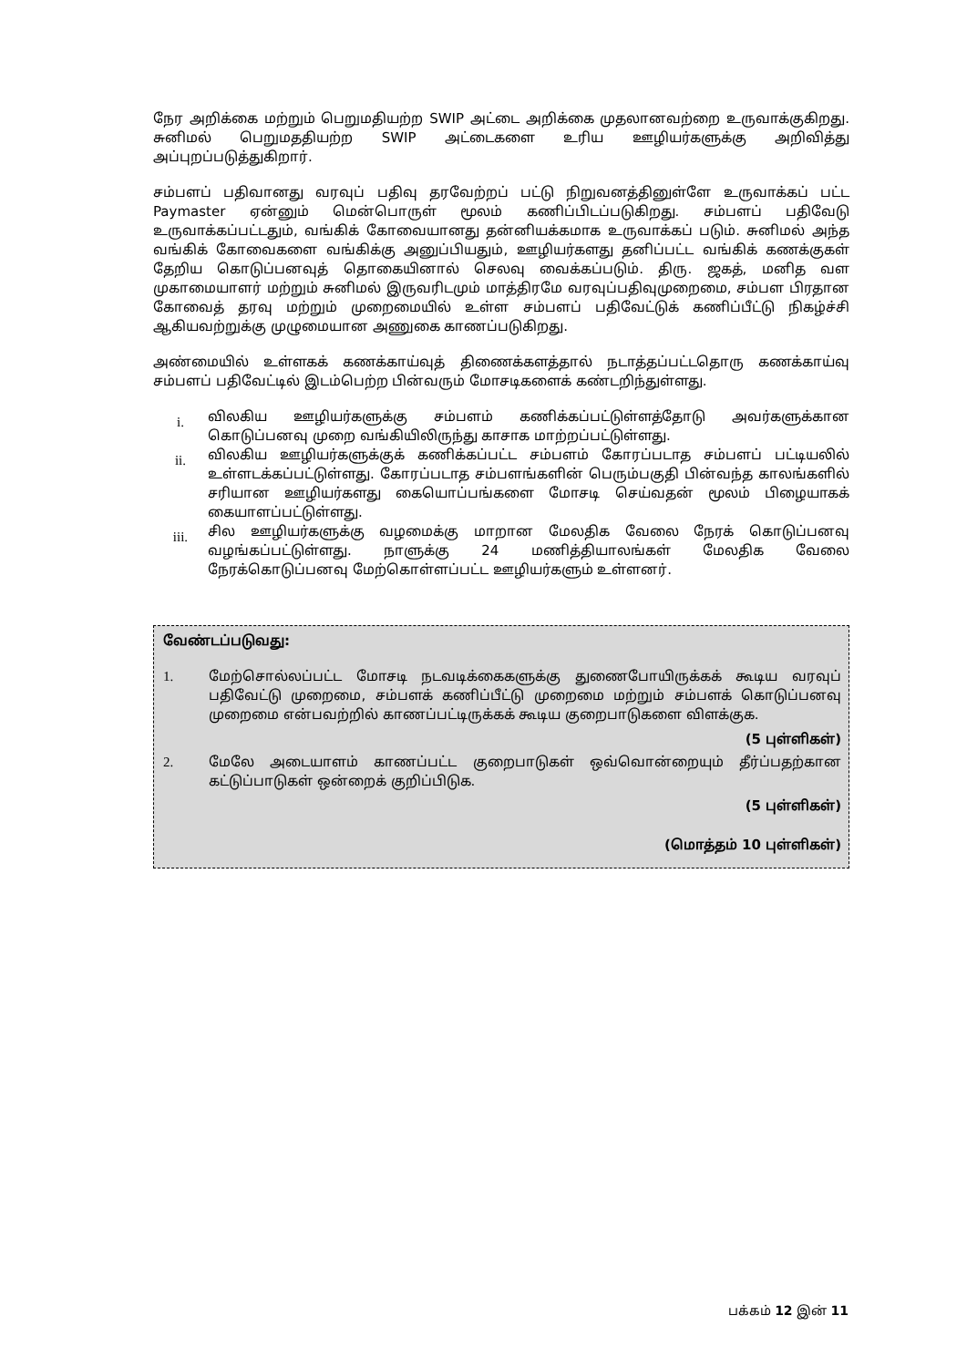நேர அறிக்கை மற்றும் பெறுமதியற்ற SWIP அட்டை அறிக்கை முதலானவற்றை உருவாக்குகிறது. சுனிமல் பெறுமததியற்ற SWIP அட்டைகளை உரிய ஊழியர்களுக்கு அறிவித்து அப்புறப்படுத்துகிறார்.
சம்பளப் பதிவானது வரவுப் பதிவு தரவேற்றப் பட்டு நிறுவனத்தினுள்ளே உருவாக்கப் பட்ட Paymaster ஏன்னும் மென்பொருள் மூலம் கணிப்பிடப்படுகிறது. சம்பளப் பதிவேடு உருவாக்கப்பட்டதும், வங்கிக் கோவையானது தன்னியக்கமாக உருவாக்கப் படும். சுனிமல் அந்த வங்கிக் கோவைகளை வங்கிக்கு அனுப்பியதும், ஊழியர்களது தனிப்பட்ட வங்கிக் கணக்குகள் தேறிய கொடுப்பனவுத் தொகையினால் செலவு வைக்கப்படும். திரு. ஜகத், மனித வள முகாமையாளர் மற்றும் சுனிமல் இருவரிடமும் மாத்திரமே வரவுப்பதிவுமுறைமை, சம்பள பிரதான கோவைத் தரவு மற்றும் முறைமையில் உள்ள சம்பளப் பதிவேட்டுக் கணிப்பீட்டு நிகழ்ச்சி ஆகியவற்றுக்கு முழுமையான அணுகை காணப்படுகிறது.
அண்மையில் உள்ளகக் கணக்காய்வுத் திணைக்களத்தால் நடாத்தப்பட்டதொரு கணக்காய்வு சம்பளப் பதிவேட்டில் இடம்பெற்ற பின்வரும் மோசடிகளைக் கண்டறிந்துள்ளது.
i.
விலகிய ஊழியர்களுக்கு சம்பளம் கணிக்கப்பட்டுள்ளத்தோடு அவர்களுக்கான கொடுப்பனவு முறை வங்கியிலிருந்து காசாக மாற்றப்பட்டுள்ளது.
ii.
விலகிய ஊழியர்களுக்குக் கணிக்கப்பட்ட சம்பளம் கோரப்படாத சம்பளப் பட்டியலில் உள்ளடக்கப்பட்டுள்ளது. கோரப்படாத சம்பளங்களின் பெரும்பகுதி பின்வந்த காலங்களில் சரியான ஊழியர்களது கையொப்பங்களை மோசடி செய்வதன் மூலம் பிழையாகக் கையாளப்பட்டுள்ளது.
iii.
சில ஊழியர்களுக்கு வழமைக்கு மாறான மேலதிக வேலை நேரக் கொடுப்பனவு வழங்கப்பட்டுள்ளது. நாளுக்கு 24 மணித்தியாலங்கள் மேலதிக வேலை நேரக்கொடுப்பனவு மேற்கொள்ளப்பட்ட ஊழியர்களும் உள்ளனர்.
வேண்டப்படுவது:
1. மேற்சொல்லப்பட்ட மோசடி நடவடிக்கைகளுக்கு துணைபோயிருக்கக் கூடிய வரவுப் பதிவேட்டு முறைமை, சம்பளக் கணிப்பீட்டு முறைமை மற்றும் சம்பளக் கொடுப்பனவு முறைமை என்பவற்றில் காணப்பட்டிருக்கக் கூடிய குறைபாடுகளை விளக்குக.
(5 புள்ளிகள்)
2. மேலே அடையாளம் காணப்பட்ட குறைபாடுகள் ஒவ்வொன்றையும் தீர்ப்பதற்கான கட்டுப்பாடுகள் ஒன்றைக் குறிப்பிடுக.
(5 புள்ளிகள்)
(மொத்தம் 10 புள்ளிகள்)
பக்கம் 12 இன் 11